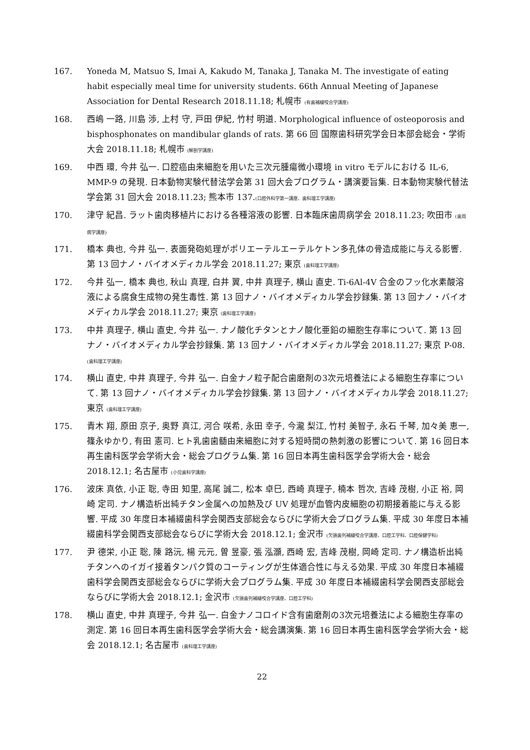167. Yoneda M, Matsuo S, Imai A, Kakudo M, Tanaka J, Tanaka M. The investigate of eating habit especially meal time for university students. 66th Annual Meeting of Japanese Association for Dental Research 2018.11.18; 札幌市 (有歯補綴咬合学講座)
168. 西嶋 一路, 川島 渉, 上村 守, 戸田 伊紀, 竹村 明道. Morphological influence of osteoporosis and bisphosphonates on mandibular glands of rats. 第 66 回 国際歯科研究学会日本部会総会・学術大会 2018.11.18; 札幌市 (解剖学講座)
169. 中西 環, 今井 弘一. 口腔癌由来細胞を用いた三次元腫瘍微小環境 in vitro モデルにおける IL-6, MMP-9 の発現. 日本動物実験代替法学会第 31 回大会プログラム・講演要旨集. 日本動物実験代替法学会第 31 回大会 2018.11.23; 熊本市 137.(口腔外科学第一講座、歯科理工学講座)
170. 津守 紀昌. ラット歯肉移植片における各種溶液の影響. 日本臨床歯周病学会 2018.11.23; 吹田市 (歯周病学講座)
171. 橋本 典也, 今井 弘一. 表面発砲処理がポリエーテルエーテルケトン多孔体の骨造成能に与える影響. 第 13 回ナノ・バイオメディカル学会 2018.11.27; 東京 (歯科理工学講座)
172. 今井 弘一, 橋本 典也, 秋山 真理, 白井 翼, 中井 真理子, 横山 直史. Ti-6Al-4V 合金のフッ化水素酸溶液による腐食生成物の発生毒性. 第 13 回ナノ・バイオメディカル学会抄録集. 第 13 回ナノ・バイオメディカル学会 2018.11.27; 東京 (歯科理工学講座)
173. 中井 真理子, 横山 直史, 今井 弘一. ナノ酸化チタンとナノ酸化亜鉛の細胞生存率について. 第 13 回ナノ・バイオメディカル学会抄録集. 第 13 回ナノ・バイオメディカル学会 2018.11.27; 東京 P-08.(歯科理工学講座)
174. 横山 直史, 中井 真理子, 今井 弘一. 白金ナノ粒子配合歯磨剤の3次元培養法による細胞生存率について. 第 13 回ナノ・バイオメディカル学会抄録集. 第 13 回ナノ・バイオメディカル学会 2018.11.27; 東京 (歯科理工学講座)
175. 青木 翔, 原田 京子, 奥野 真江, 河合 咲希, 永田 幸子, 今瀧 梨江, 竹村 美智子, 永石 千琴, 加々美 恵一, 篠永ゆかり, 有田 憲司. ヒト乳歯歯髄由来細胞に対する短時間の熱刺激の影響について. 第 16 回日本再生歯科医学会学術大会・総会プログラム集. 第 16 回日本再生歯科医学会学術大会・総会 2018.12.1; 名古屋市 (小児歯科学講座)
176. 波床 真依, 小正 聡, 寺田 知里, 高尾 誠二, 松本 卓巳, 西崎 真理子, 楠本 哲次, 吉峰 茂樹, 小正 裕, 岡崎 定司. ナノ構造析出純チタン金属への加熱及び UV 処理が血管内皮細胞の初期接着能に与える影響. 平成 30 年度日本補綴歯科学会関西支部総会ならびに学術大会プログラム集. 平成 30 年度日本補綴歯科学会関西支部総会ならびに学術大会 2018.12.1; 金沢市 (欠損歯列補綴咬合学講座、口腔工学科、口腔保健学科)
177. 尹 德栄, 小正 聡, 陳 路沅, 楊 元元, 曽 昱豪, 張 泓灝, 西崎 宏, 吉峰 茂樹, 岡崎 定司. ナノ構造析出純チタンへのイガイ接着タンパク質のコーティングが生体適合性に与える効果. 平成 30 年度日本補綴歯科学会関西支部総会ならびに学術大会プログラム集. 平成 30 年度日本補綴歯科学会関西支部総会ならびに学術大会 2018.12.1; 金沢市 (欠損歯列補綴咬合学講座、口腔工学科)
178. 横山 直史, 中井 真理子, 今井 弘一. 白金ナノコロイド含有歯磨剤の3次元培養法による細胞生存率の測定. 第 16 回日本再生歯科医学会学術大会・総会講演集. 第 16 回日本再生歯科医学会学術大会・総会 2018.12.1; 名古屋市 (歯科理工学講座)
22